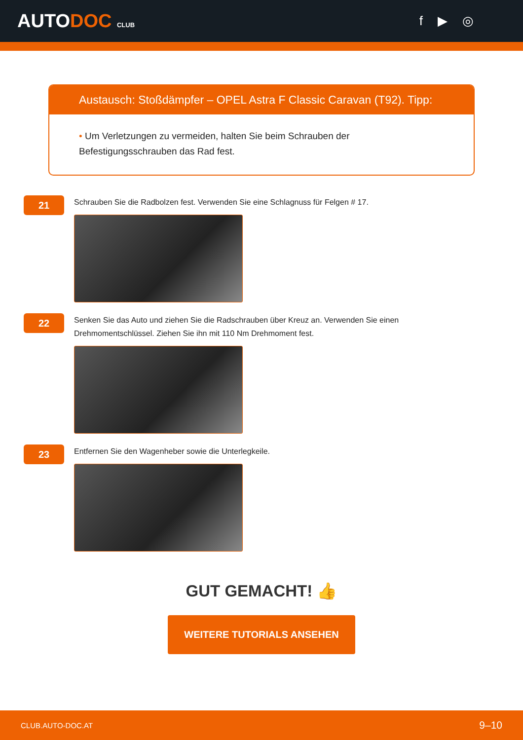AUTODOC CLUB
f ▶ ◎
Austausch: Stoßdämpfer – OPEL Astra F Classic Caravan (T92). Tipp:
• Um Verletzungen zu vermeiden, halten Sie beim Schrauben der
Befestigungsschrauben das Rad fest.
21
Schrauben Sie die Radbolzen fest. Verwenden Sie eine Schlagnuss für Felgen # 17.
22
Senken Sie das Auto und ziehen Sie die Radschrauben über Kreuz an. Verwenden Sie einen
Drehmomentschlüssel. Ziehen Sie ihn mit 110 Nm Drehmoment fest.
23
Entfernen Sie den Wagenheber sowie die Unterlegkeile.
GUT GEMACHT! 👍
WEITERE TUTORIALS ANSEHEN
CLUB.AUTO-DOC.AT 9–10